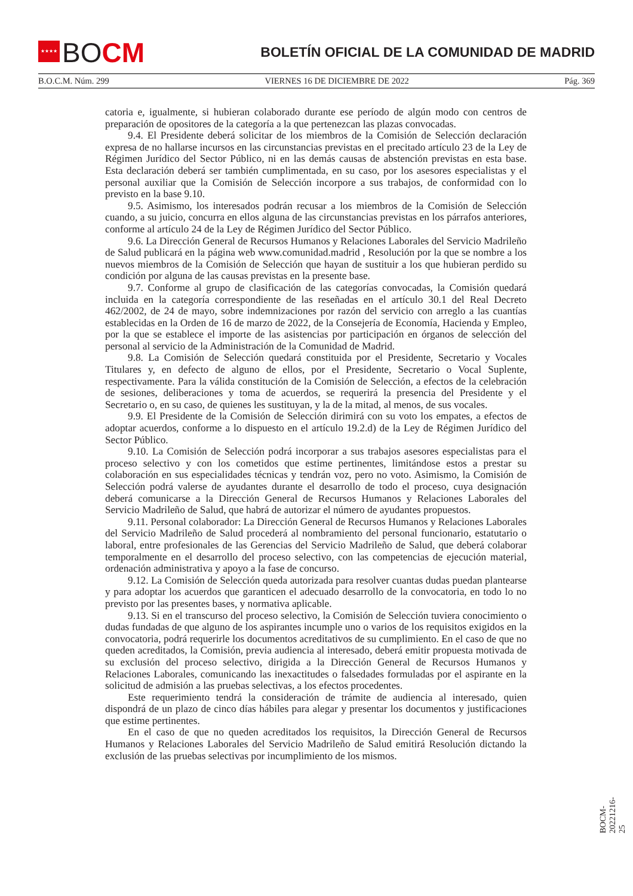★★★★
BOCM
BOLETÍN OFICIAL DE LA COMUNIDAD DE MADRID
B.O.C.M. Núm. 299 VIERNES 16 DE DICIEMBRE DE 2022 Pág. 369
catoria e, igualmente, si hubieran colaborado durante ese período de algún modo con centros de preparación de opositores de la categoría a la que pertenezcan las plazas convocadas.
9.4. El Presidente deberá solicitar de los miembros de la Comisión de Selección declaración expresa de no hallarse incursos en las circunstancias previstas en el precitado artículo 23 de la Ley de Régimen Jurídico del Sector Público, ni en las demás causas de abstención previstas en esta base. Esta declaración deberá ser también cumplimentada, en su caso, por los asesores especialistas y el personal auxiliar que la Comisión de Selección incorpore a sus trabajos, de conformidad con lo previsto en la base 9.10.
9.5. Asimismo, los interesados podrán recusar a los miembros de la Comisión de Selección cuando, a su juicio, concurra en ellos alguna de las circunstancias previstas en los párrafos anteriores, conforme al artículo 24 de la Ley de Régimen Jurídico del Sector Público.
9.6. La Dirección General de Recursos Humanos y Relaciones Laborales del Servicio Madrileño de Salud publicará en la página web www.comunidad.madrid , Resolución por la que se nombre a los nuevos miembros de la Comisión de Selección que hayan de sustituir a los que hubieran perdido su condición por alguna de las causas previstas en la presente base.
9.7. Conforme al grupo de clasificación de las categorías convocadas, la Comisión quedará incluida en la categoría correspondiente de las reseñadas en el artículo 30.1 del Real Decreto 462/2002, de 24 de mayo, sobre indemnizaciones por razón del servicio con arreglo a las cuantías establecidas en la Orden de 16 de marzo de 2022, de la Consejería de Economía, Hacienda y Empleo, por la que se establece el importe de las asistencias por participación en órganos de selección del personal al servicio de la Administración de la Comunidad de Madrid.
9.8. La Comisión de Selección quedará constituida por el Presidente, Secretario y Vocales Titulares y, en defecto de alguno de ellos, por el Presidente, Secretario o Vocal Suplente, respectivamente. Para la válida constitución de la Comisión de Selección, a efectos de la celebración de sesiones, deliberaciones y toma de acuerdos, se requerirá la presencia del Presidente y el Secretario o, en su caso, de quienes les sustituyan, y la de la mitad, al menos, de sus vocales.
9.9. El Presidente de la Comisión de Selección dirimirá con su voto los empates, a efectos de adoptar acuerdos, conforme a lo dispuesto en el artículo 19.2.d) de la Ley de Régimen Jurídico del Sector Público.
9.10. La Comisión de Selección podrá incorporar a sus trabajos asesores especialistas para el proceso selectivo y con los cometidos que estime pertinentes, limitándose estos a prestar su colaboración en sus especialidades técnicas y tendrán voz, pero no voto. Asimismo, la Comisión de Selección podrá valerse de ayudantes durante el desarrollo de todo el proceso, cuya designación deberá comunicarse a la Dirección General de Recursos Humanos y Relaciones Laborales del Servicio Madrileño de Salud, que habrá de autorizar el número de ayudantes propuestos.
9.11. Personal colaborador: La Dirección General de Recursos Humanos y Relaciones Laborales del Servicio Madrileño de Salud procederá al nombramiento del personal funcionario, estatutario o laboral, entre profesionales de las Gerencias del Servicio Madrileño de Salud, que deberá colaborar temporalmente en el desarrollo del proceso selectivo, con las competencias de ejecución material, ordenación administrativa y apoyo a la fase de concurso.
9.12. La Comisión de Selección queda autorizada para resolver cuantas dudas puedan plantearse y para adoptar los acuerdos que garanticen el adecuado desarrollo de la convocatoria, en todo lo no previsto por las presentes bases, y normativa aplicable.
9.13. Si en el transcurso del proceso selectivo, la Comisión de Selección tuviera conocimiento o dudas fundadas de que alguno de los aspirantes incumple uno o varios de los requisitos exigidos en la convocatoria, podrá requerirle los documentos acreditativos de su cumplimiento. En el caso de que no queden acreditados, la Comisión, previa audiencia al interesado, deberá emitir propuesta motivada de su exclusión del proceso selectivo, dirigida a la Dirección General de Recursos Humanos y Relaciones Laborales, comunicando las inexactitudes o falsedades formuladas por el aspirante en la solicitud de admisión a las pruebas selectivas, a los efectos procedentes.
Este requerimiento tendrá la consideración de trámite de audiencia al interesado, quien dispondrá de un plazo de cinco días hábiles para alegar y presentar los documentos y justificaciones que estime pertinentes.
En el caso de que no queden acreditados los requisitos, la Dirección General de Recursos Humanos y Relaciones Laborales del Servicio Madrileño de Salud emitirá Resolución dictando la exclusión de las pruebas selectivas por incumplimiento de los mismos.
BOCM-20221216-25